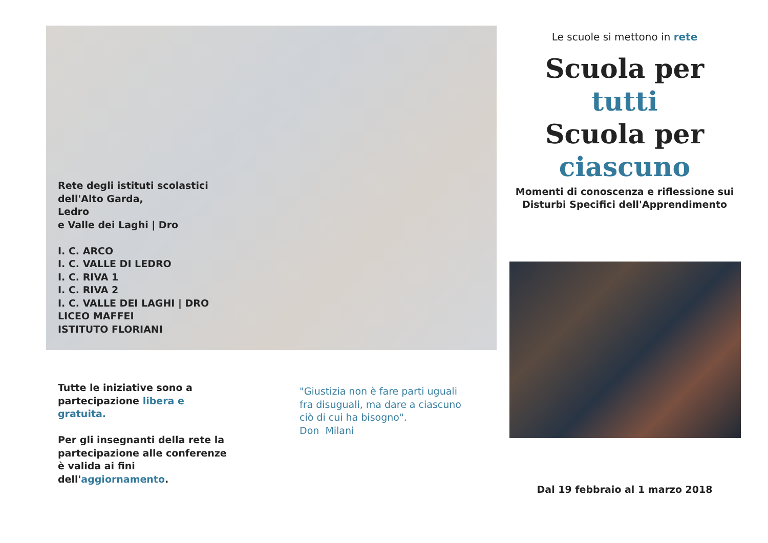Rete degli istituti scolastici
dell'Alto Garda,
Ledro
e Valle dei Laghi | Dro
I. C. ARCO
I. C. VALLE DI LEDRO
I. C. RIVA 1
I. C. RIVA 2
I. C. VALLE DEI LAGHI | DRO
LICEO MAFFEI
ISTITUTO FLORIANI
Tutte le iniziative sono a partecipazione libera e gratuita.
Per gli insegnanti della rete la partecipazione alle conferenze è valida ai fini dell'aggiornamento.
"Giustizia non è fare parti uguali fra disuguali, ma dare a ciascuno ciò di cui ha bisogno".
Don Milani
Le scuole si mettono in rete
Scuola per
tutti
Scuola per
ciascuno
Momenti di conoscenza e riflessione sui Disturbi Specifici dell'Apprendimento
Dal 19 febbraio al 1 marzo 2018